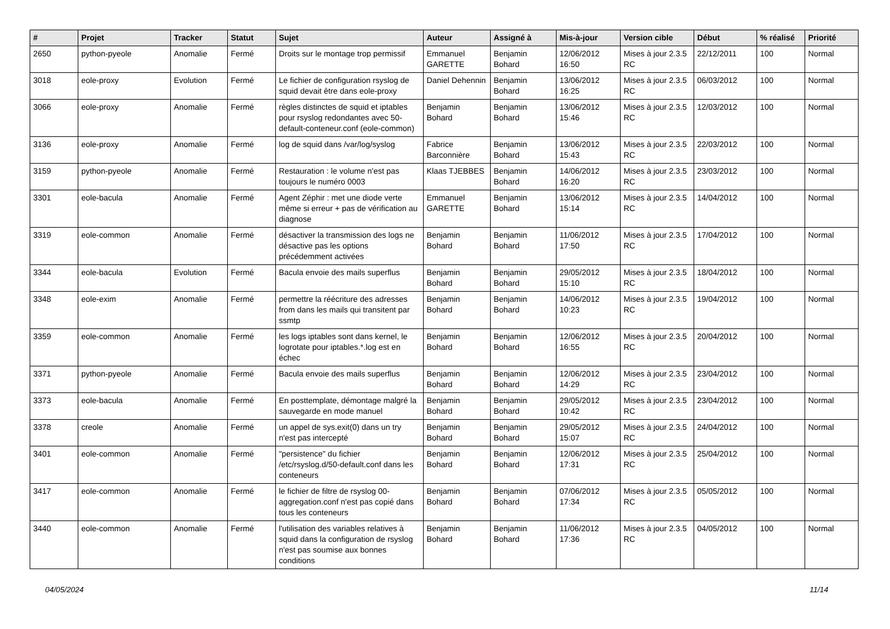| # | Projet | Tracker | Statut | Sujet | Auteur | Assigné à | Mis-à-jour | Version cible | Début | % réalisé | Priorité |
| --- | --- | --- | --- | --- | --- | --- | --- | --- | --- | --- | --- |
| 2650 | python-pyeole | Anomalie | Fermé | Droits sur le montage trop permissif | Emmanuel GARETTE | Benjamin Bohard | 12/06/2012 16:50 | Mises à jour 2.3.5 RC | 22/12/2011 | 100 | Normal |
| 3018 | eole-proxy | Evolution | Fermé | Le fichier de configuration rsyslog de squid devait être dans eole-proxy | Daniel Dehennin | Benjamin Bohard | 13/06/2012 16:25 | Mises à jour 2.3.5 RC | 06/03/2012 | 100 | Normal |
| 3066 | eole-proxy | Anomalie | Fermé | règles distinctes de squid et iptables pour rsyslog redondantes avec 50-default-conteneur.conf (eole-common) | Benjamin Bohard | Benjamin Bohard | 13/06/2012 15:46 | Mises à jour 2.3.5 RC | 12/03/2012 | 100 | Normal |
| 3136 | eole-proxy | Anomalie | Fermé | log de squid dans /var/log/syslog | Fabrice Barconnière | Benjamin Bohard | 13/06/2012 15:43 | Mises à jour 2.3.5 RC | 22/03/2012 | 100 | Normal |
| 3159 | python-pyeole | Anomalie | Fermé | Restauration : le volume n'est pas toujours le numéro 0003 | Klaas TJEBBES | Benjamin Bohard | 14/06/2012 16:20 | Mises à jour 2.3.5 RC | 23/03/2012 | 100 | Normal |
| 3301 | eole-bacula | Anomalie | Fermé | Agent Zéphir : met une diode verte même si erreur + pas de vérification au diagnose | Emmanuel GARETTE | Benjamin Bohard | 13/06/2012 15:14 | Mises à jour 2.3.5 RC | 14/04/2012 | 100 | Normal |
| 3319 | eole-common | Anomalie | Fermé | désactiver la transmission des logs ne désactive pas les options précédemment activées | Benjamin Bohard | Benjamin Bohard | 11/06/2012 17:50 | Mises à jour 2.3.5 RC | 17/04/2012 | 100 | Normal |
| 3344 | eole-bacula | Evolution | Fermé | Bacula envoie des mails superflus | Benjamin Bohard | Benjamin Bohard | 29/05/2012 15:10 | Mises à jour 2.3.5 RC | 18/04/2012 | 100 | Normal |
| 3348 | eole-exim | Anomalie | Fermé | permettre la réécriture des adresses from dans les mails qui transitent par ssmtp | Benjamin Bohard | Benjamin Bohard | 14/06/2012 10:23 | Mises à jour 2.3.5 RC | 19/04/2012 | 100 | Normal |
| 3359 | eole-common | Anomalie | Fermé | les logs iptables sont dans kernel, le logrotate pour iptables.*.log est en échec | Benjamin Bohard | Benjamin Bohard | 12/06/2012 16:55 | Mises à jour 2.3.5 RC | 20/04/2012 | 100 | Normal |
| 3371 | python-pyeole | Anomalie | Fermé | Bacula envoie des mails superflus | Benjamin Bohard | Benjamin Bohard | 12/06/2012 14:29 | Mises à jour 2.3.5 RC | 23/04/2012 | 100 | Normal |
| 3373 | eole-bacula | Anomalie | Fermé | En posttemplate, démontage malgré la sauvegarde en mode manuel | Benjamin Bohard | Benjamin Bohard | 29/05/2012 10:42 | Mises à jour 2.3.5 RC | 23/04/2012 | 100 | Normal |
| 3378 | creole | Anomalie | Fermé | un appel de sys.exit(0) dans un try n'est pas intercepté | Benjamin Bohard | Benjamin Bohard | 29/05/2012 15:07 | Mises à jour 2.3.5 RC | 24/04/2012 | 100 | Normal |
| 3401 | eole-common | Anomalie | Fermé | "persistence" du fichier /etc/rsyslog.d/50-default.conf dans les conteneurs | Benjamin Bohard | Benjamin Bohard | 12/06/2012 17:31 | Mises à jour 2.3.5 RC | 25/04/2012 | 100 | Normal |
| 3417 | eole-common | Anomalie | Fermé | le fichier de filtre de rsyslog 00-aggregation.conf n'est pas copié dans tous les conteneurs | Benjamin Bohard | Benjamin Bohard | 07/06/2012 17:34 | Mises à jour 2.3.5 RC | 05/05/2012 | 100 | Normal |
| 3440 | eole-common | Anomalie | Fermé | l'utilisation des variables relatives à squid dans la configuration de rsyslog n'est pas soumise aux bonnes conditions | Benjamin Bohard | Benjamin Bohard | 11/06/2012 17:36 | Mises à jour 2.3.5 RC | 04/05/2012 | 100 | Normal |
04/05/2024 11/14